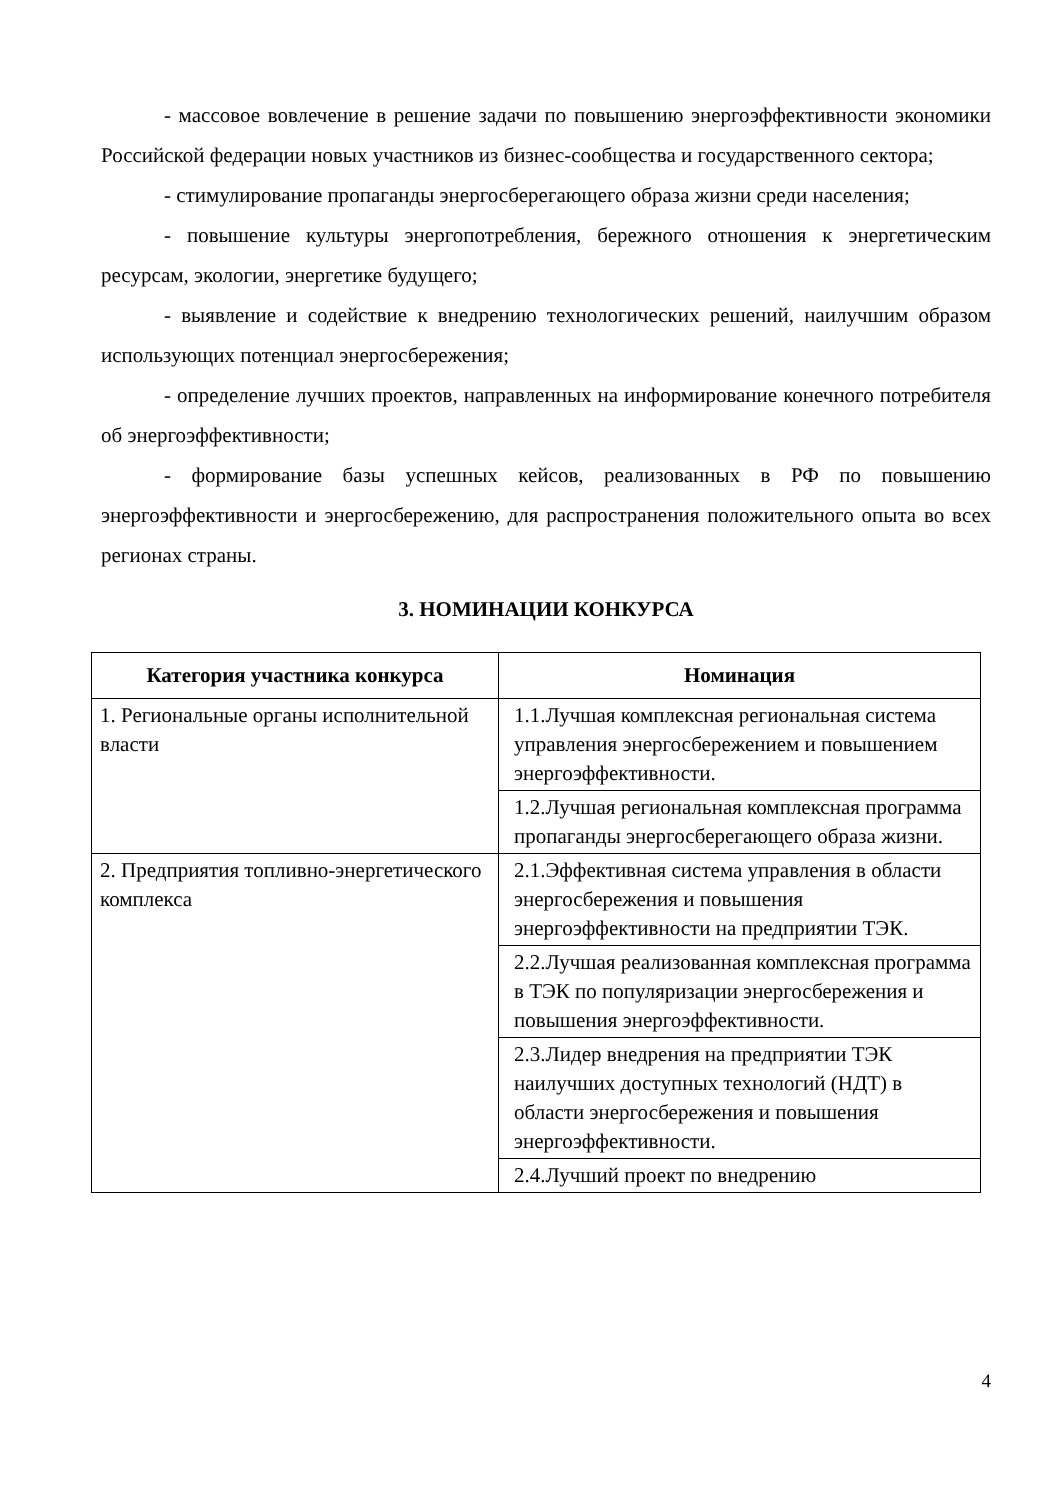- массовое вовлечение в решение задачи по повышению энергоэффективности экономики Российской федерации новых участников из бизнес-сообщества и государственного сектора;
- стимулирование пропаганды энергосберегающего образа жизни среди населения;
- повышение культуры энергопотребления, бережного отношения к энергетическим ресурсам, экологии, энергетике будущего;
- выявление и содействие к внедрению технологических решений, наилучшим образом использующих потенциал энергосбережения;
- определение лучших проектов, направленных на информирование конечного потребителя об энергоэффективности;
- формирование базы успешных кейсов, реализованных в РФ по повышению энергоэффективности и энергосбережению, для распространения положительного опыта во всех регионах страны.
3. НОМИНАЦИИ КОНКУРСА
| Категория участника конкурса | Номинация |
| --- | --- |
| 1. Региональные органы исполнительной власти | 1.1.Лучшая комплексная региональная система управления энергосбережением и повышением энергоэффективности. |
| | 1.2.Лучшая региональная комплексная программа пропаганды энергосберегающего образа жизни. |
| 2. Предприятия топливно-энергетического комплекса | 2.1.Эффективная система управления в области энергосбережения и повышения энергоэффективности на предприятии ТЭК. |
| | 2.2.Лучшая реализованная комплексная программа в ТЭК по популяризации энергосбережения и повышения энергоэффективности. |
| | 2.3.Лидер внедрения на предприятии ТЭК наилучших доступных технологий (НДТ) в области энергосбережения и повышения энергоэффективности. |
| | 2.4.Лучший проект по внедрению |
4